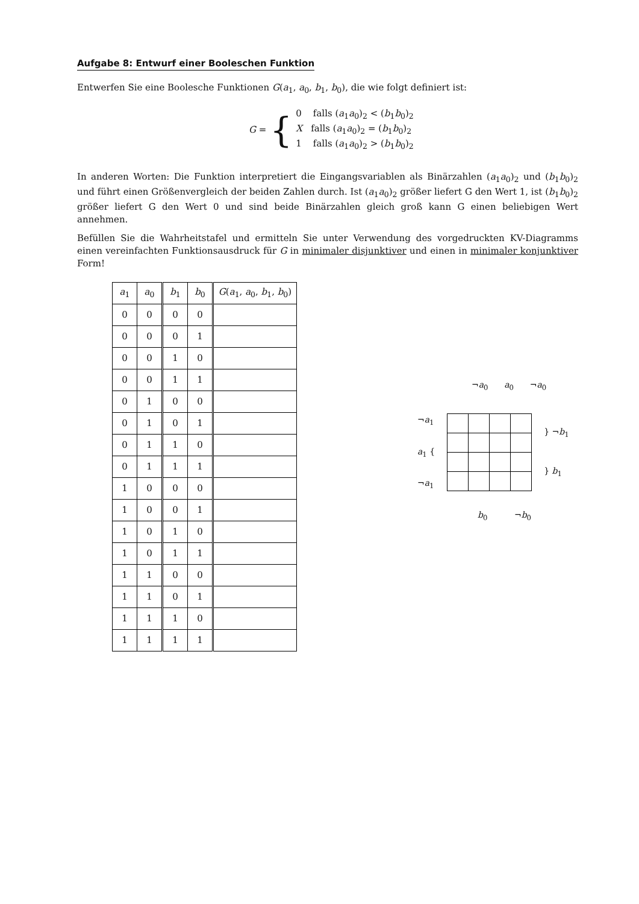Aufgabe 8: Entwurf einer Booleschen Funktion
Entwerfen Sie eine Boolesche Funktionen G(a<sub>1</sub>, a<sub>0</sub>, b<sub>1</sub>, b<sub>0</sub>), die wie folgt definiert ist:
G = {
0 falls (a<sub>1</sub>a<sub>0</sub>)<sub>2</sub> < (b<sub>1</sub>b<sub>0</sub>)<sub>2</sub>
X falls (a<sub>1</sub>a<sub>0</sub>)<sub>2</sub> = (b<sub>1</sub>b<sub>0</sub>)<sub>2</sub>
1 falls (a<sub>1</sub>a<sub>0</sub>)<sub>2</sub> > (b<sub>1</sub>b<sub>0</sub>)<sub>2</sub>
In anderen Worten: Die Funktion interpretiert die Eingangsvariablen als Binärzahlen (a<sub>1</sub>a<sub>0</sub>)<sub>2</sub> und (b<sub>1</sub>b<sub>0</sub>)<sub>2</sub> und führt einen Größenvergleich der beiden Zahlen durch. Ist (a<sub>1</sub>a<sub>0</sub>)<sub>2</sub> größer liefert G den Wert 1, ist (b<sub>1</sub>b<sub>0</sub>)<sub>2</sub> größer liefert G den Wert 0 und sind beide Binärzahlen gleich groß kann G einen beliebigen Wert annehmen.
Befüllen Sie die Wahrheitstafel und ermitteln Sie unter Verwendung des vorgedruckten KV-Diagramms einen vereinfachten Funktionsausdruck für G in minimaler disjunktiver und einen in minimaler konjunktiver Form!
| a<sub>1</sub> | a<sub>0</sub> | b<sub>1</sub> | b<sub>0</sub> | G ( a<sub>1</sub>, a<sub>0</sub>, b<sub>1</sub>, b<sub>0</sub>) |
| --- | --- | --- | --- | --- |
| 0 | 0 | 0 | 0 | |
| 0 | 0 | 0 | 1 | |
| 0 | 0 | 1 | 0 | |
| 0 | 0 | 1 | 1 | |
| 0 | 1 | 0 | 0 | |
| 0 | 1 | 0 | 1 | |
| 0 | 1 | 1 | 0 | |
| 0 | 1 | 1 | 1 | |
| 1 | 0 | 0 | 0 | |
| 1 | 0 | 0 | 1 | |
| 1 | 0 | 1 | 0 | |
| 1 | 0 | 1 | 1 | |
| 1 | 1 | 0 | 0 | |
| 1 | 1 | 0 | 1 | |
| 1 | 1 | 1 | 0 | |
| 1 | 1 | 1 | 1 | |
¬a<sub>0</sub> a<sub>0</sub> ¬a<sub>0</sub>
¬a<sub>1</sub>
a<sub>1</sub> {
¬a<sub>1</sub>
} ¬b<sub>1</sub>
} b<sub>1</sub>
b<sub>0</sub> ¬b<sub>0</sub>